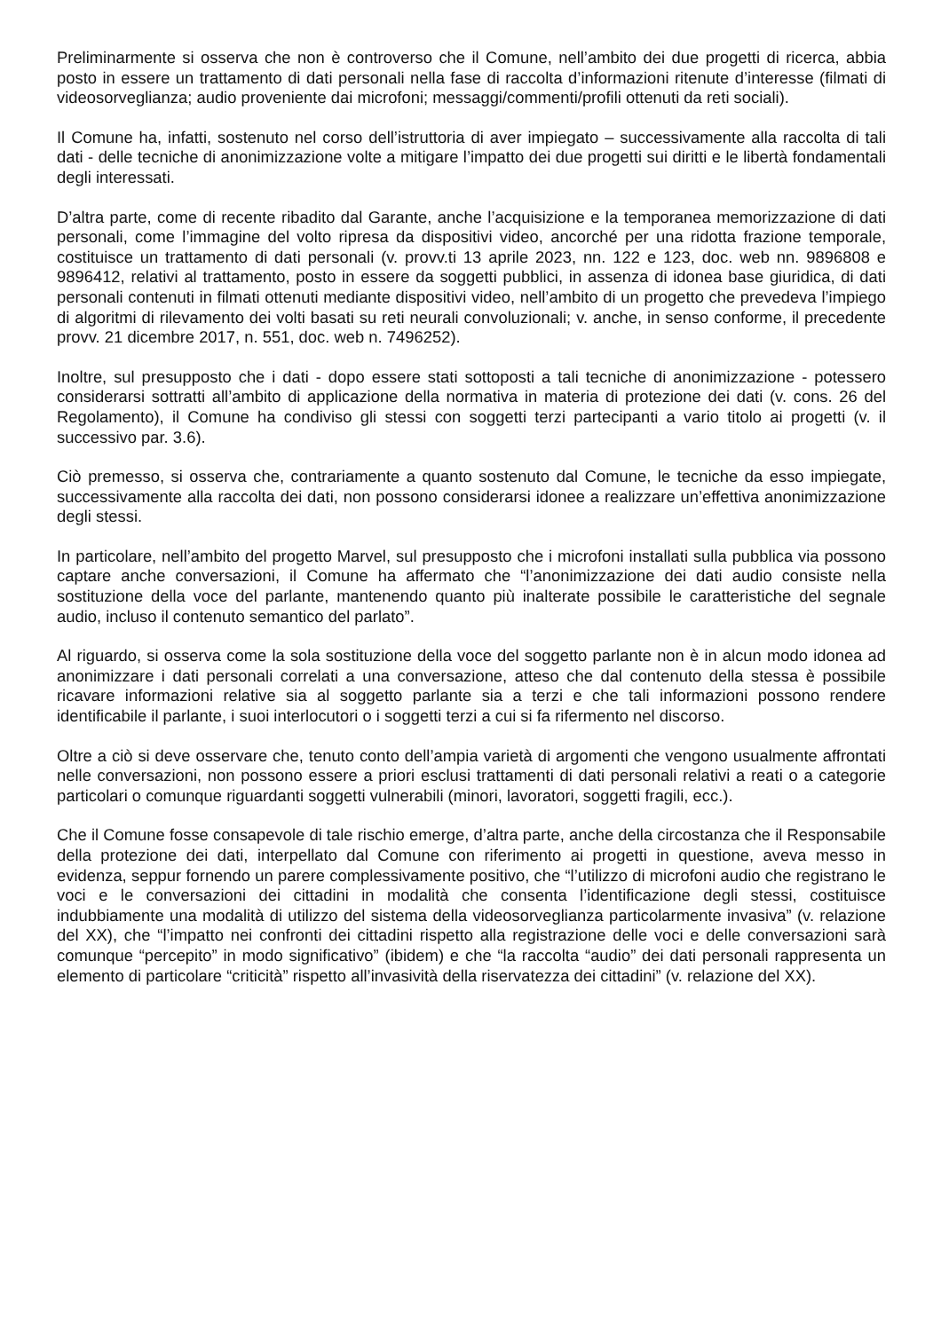Preliminarmente si osserva che non è controverso che il Comune, nell’ambito dei due progetti di ricerca, abbia posto in essere un trattamento di dati personali nella fase di raccolta d’informazioni ritenute d’interesse (filmati di videosorveglianza; audio proveniente dai microfoni; messaggi/commenti/profili ottenuti da reti sociali).
Il Comune ha, infatti, sostenuto nel corso dell’istruttoria di aver impiegato – successivamente alla raccolta di tali dati - delle tecniche di anonimizzazione volte a mitigare l’impatto dei due progetti sui diritti e le libertà fondamentali degli interessati.
D’altra parte, come di recente ribadito dal Garante, anche l’acquisizione e la temporanea memorizzazione di dati personali, come l’immagine del volto ripresa da dispositivi video, ancorché per una ridotta frazione temporale, costituisce un trattamento di dati personali (v. provv.ti 13 aprile 2023, nn. 122 e 123, doc. web nn. 9896808 e 9896412, relativi al trattamento, posto in essere da soggetti pubblici, in assenza di idonea base giuridica, di dati personali contenuti in filmati ottenuti mediante dispositivi video, nell’ambito di un progetto che prevedeva l’impiego di algoritmi di rilevamento dei volti basati su reti neurali convoluzionali; v. anche, in senso conforme, il precedente provv. 21 dicembre 2017, n. 551, doc. web n. 7496252).
Inoltre, sul presupposto che i dati - dopo essere stati sottoposti a tali tecniche di anonimizzazione - potessero considerarsi sottratti all’ambito di applicazione della normativa in materia di protezione dei dati (v. cons. 26 del Regolamento), il Comune ha condiviso gli stessi con soggetti terzi partecipanti a vario titolo ai progetti (v. il successivo par. 3.6).
Ciò premesso, si osserva che, contrariamente a quanto sostenuto dal Comune, le tecniche da esso impiegate, successivamente alla raccolta dei dati, non possono considerarsi idonee a realizzare un’effettiva anonimizzazione degli stessi.
In particolare, nell’ambito del progetto Marvel, sul presupposto che i microfoni installati sulla pubblica via possono captare anche conversazioni, il Comune ha affermato che “l’anonimizzazione dei dati audio consiste nella sostituzione della voce del parlante, mantenendo quanto più inalterate possibile le caratteristiche del segnale audio, incluso il contenuto semantico del parlato”.
Al riguardo, si osserva come la sola sostituzione della voce del soggetto parlante non è in alcun modo idonea ad anonimizzare i dati personali correlati a una conversazione, atteso che dal contenuto della stessa è possibile ricavare informazioni relative sia al soggetto parlante sia a terzi e che tali informazioni possono rendere identificabile il parlante, i suoi interlocutori o i soggetti terzi a cui si fa rifermento nel discorso.
Oltre a ciò si deve osservare che, tenuto conto dell’ampia varietà di argomenti che vengono usualmente affrontati nelle conversazioni, non possono essere a priori esclusi trattamenti di dati personali relativi a reati o a categorie particolari o comunque riguardanti soggetti vulnerabili (minori, lavoratori, soggetti fragili, ecc.).
Che il Comune fosse consapevole di tale rischio emerge, d’altra parte, anche della circostanza che il Responsabile della protezione dei dati, interpellato dal Comune con riferimento ai progetti in questione, aveva messo in evidenza, seppur fornendo un parere complessivamente positivo, che “l’utilizzo di microfoni audio che registrano le voci e le conversazioni dei cittadini in modalità che consenta l’identificazione degli stessi, costituisce indubbiamente una modalità di utilizzo del sistema della videosorveglianza particolarmente invasiva” (v. relazione del XX), che “l’impatto nei confronti dei cittadini rispetto alla registrazione delle voci e delle conversazioni sarà comunque “percepito” in modo significativo” (ibidem) e che “la raccolta “audio” dei dati personali rappresenta un elemento di particolare “criticità” rispetto all’invasività della riservatezza dei cittadini” (v. relazione del XX).